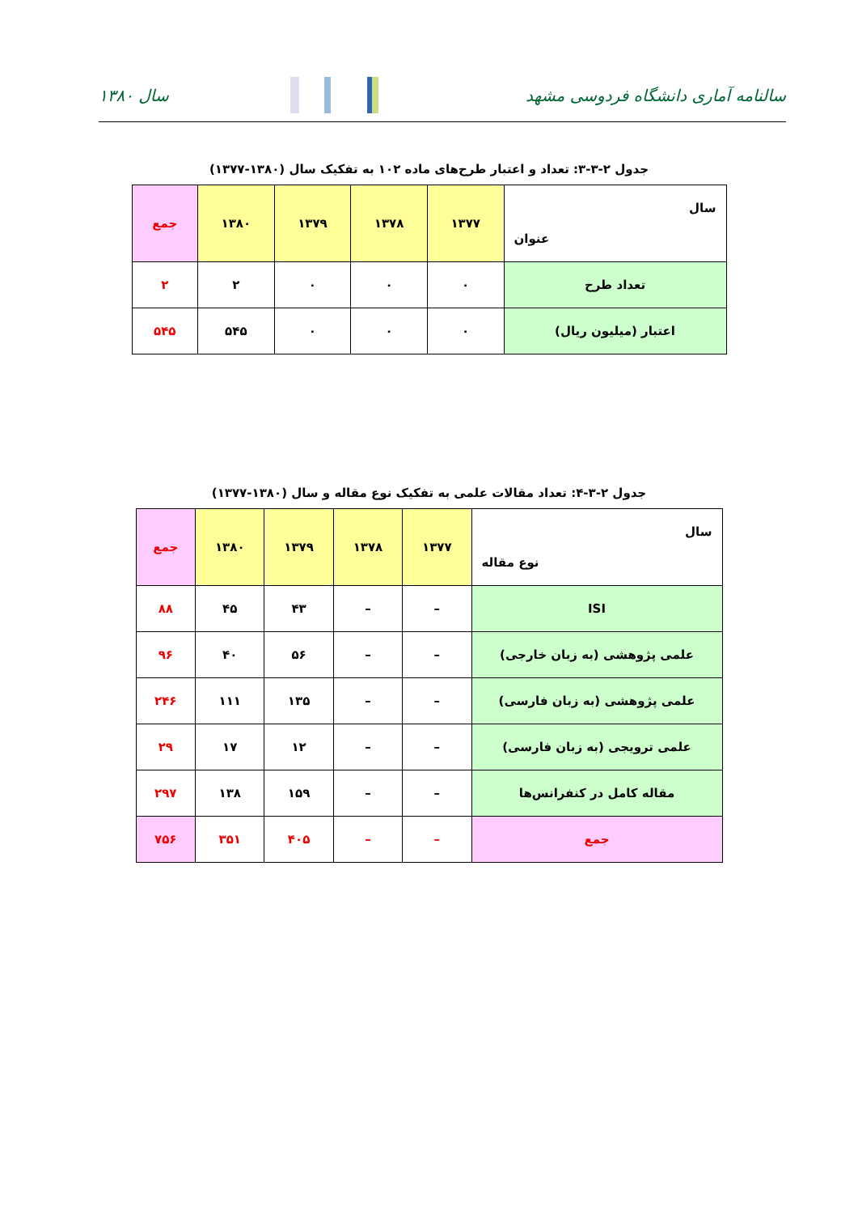سالنامه آماری دانشگاه فردوسی مشهد
سال ۱۳۸۰
جدول ۲-۳-۳: تعداد و اعتبار طرح‌های ماده ۱۰۲ به تفکیک سال (۱۳۸۰-۱۳۷۷)
| سال عنوان | ۱۳۷۷ | ۱۳۷۸ | ۱۳۷۹ | ۱۳۸۰ | جمع |
| --- | --- | --- | --- | --- | --- |
| تعداد طرح | ۰ | ۰ | ۰ | ۲ | ۲ |
| اعتبار (میلیون ریال) | ۰ | ۰ | ۰ | ۵۴۵ | ۵۴۵ |
جدول ۲-۳-۴: تعداد مقالات علمی به تفکیک نوع مقاله و سال (۱۳۸۰-۱۳۷۷)
| سال نوع مقاله | ۱۳۷۷ | ۱۳۷۸ | ۱۳۷۹ | ۱۳۸۰ | جمع |
| --- | --- | --- | --- | --- | --- |
| ISI | – | – | ۴۳ | ۴۵ | ۸۸ |
| علمی پژوهشی (به زبان خارجی) | – | – | ۵۶ | ۴۰ | ۹۶ |
| علمی پژوهشی (به زبان فارسی) | – | – | ۱۳۵ | ۱۱۱ | ۲۴۶ |
| علمی ترویجی (به زبان فارسی) | – | – | ۱۲ | ۱۷ | ۲۹ |
| مقاله کامل در کنفرانس‌ها | – | – | ۱۵۹ | ۱۳۸ | ۲۹۷ |
| جمع | – | – | ۴۰۵ | ۳۵۱ | ۷۵۶ |